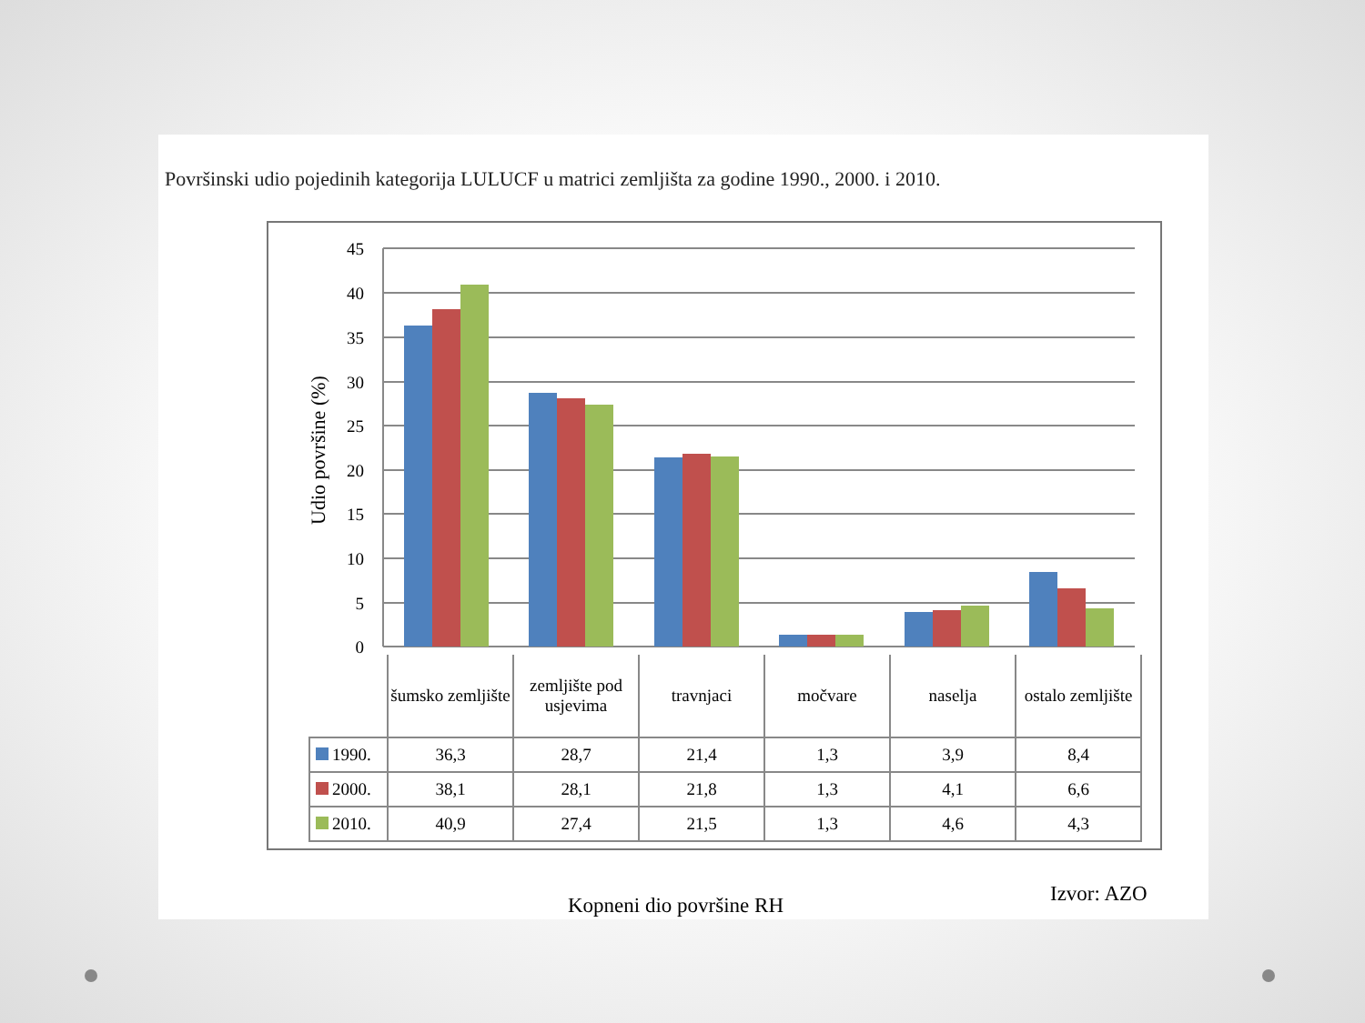Površinski udio pojedinih kategorija LULUCF u matrici zemljišta za godine 1990., 2000. i 2010.
45
40
35
30
25
20
15
10
5
0
Udio površine (%)
| | šumsko zemljište | zemljište pod usjevima | travnjaci | močvare | naselja | ostalo zemljište |
| 1990. | 36,3 | 28,7 | 21,4 | 1,3 | 3,9 | 8,4 |
| 2000. | 38,1 | 28,1 | 21,8 | 1,3 | 4,1 | 6,6 |
| 2010. | 40,9 | 27,4 | 21,5 | 1,3 | 4,6 | 4,3 |
Kopneni dio površine RH Izvor: AZO